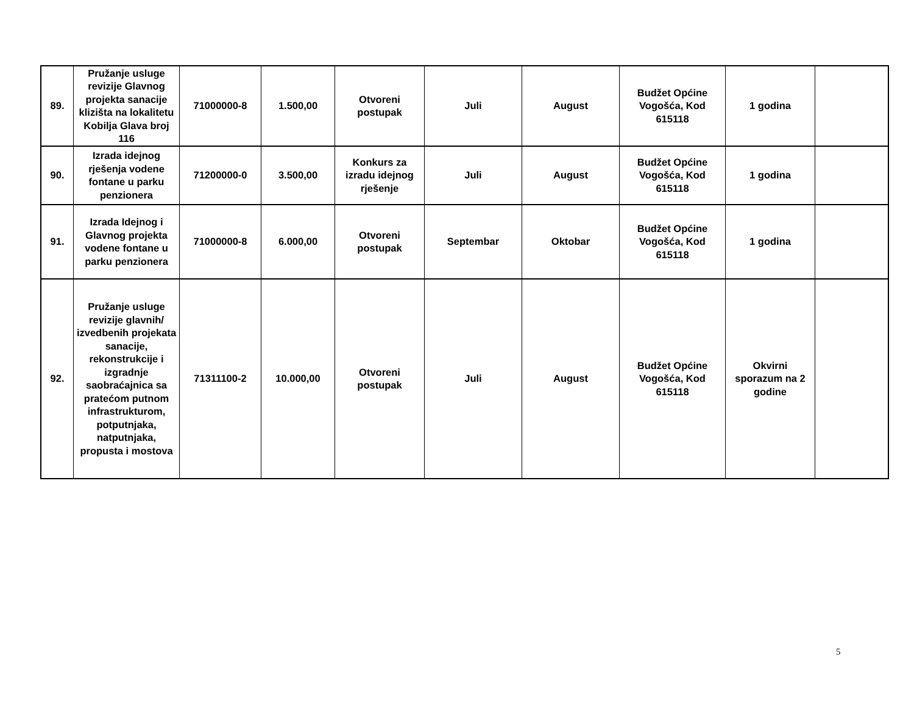| 89. | Pružanje usluge revizije Glavnog projekta sanacije klizišta na lokalitetu Kobilja Glava broj 116 | 71000000-8 | 1.500,00 | Otvoreni postupak | Juli | August | Budžet Općine Vogošća, Kod 615118 | 1 godina | |
| 90. | Izrada idejnog rješenja vodene fontane u parku penzionera | 71200000-0 | 3.500,00 | Konkurs za izradu idejnog rješenje | Juli | August | Budžet Općine Vogošća, Kod 615118 | 1 godina | |
| 91. | Izrada Idejnog i Glavnog projekta vodene fontane u parku penzionera | 71000000-8 | 6.000,00 | Otvoreni postupak | Septembar | Oktobar | Budžet Općine Vogošća, Kod 615118 | 1 godina | |
| 92. | Pružanje usluge revizije glavnih/ izvedbenih projekata sanacije, rekonstrukcije i izgradnje saobraćajnica sa pratećom putnom infrastrukturom, potputnjaka, natputnjaka, propusta i mostova | 71311100-2 | 10.000,00 | Otvoreni postupak | Juli | August | Budžet Općine Vogošća, Kod 615118 | Okvirni sporazum na 2 godine | |
5